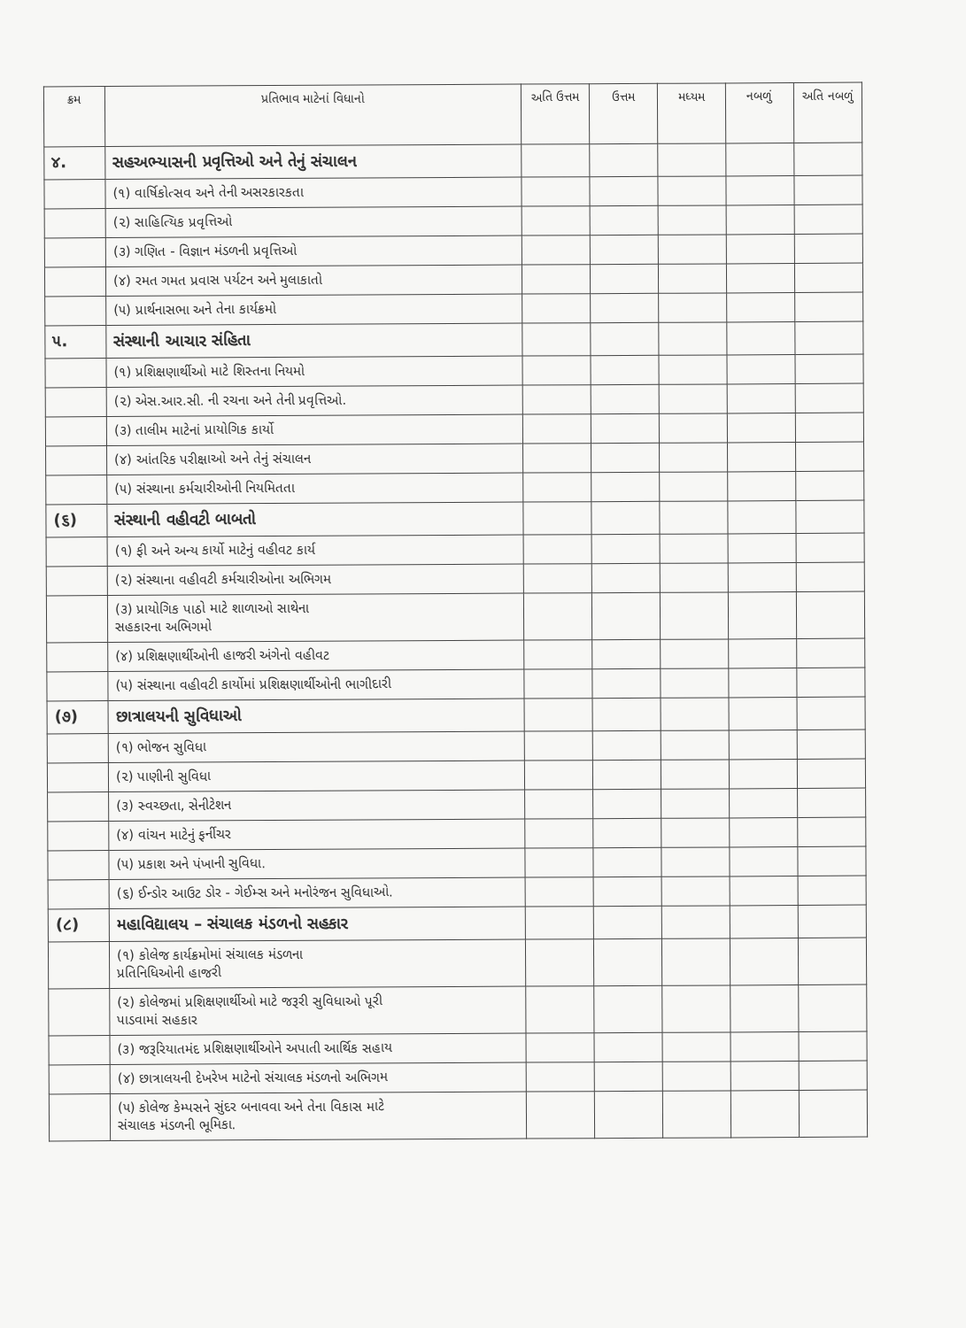| ક્રમ | પ્રતિભાવ માટેનાં વિધાનો | અતિ ઉત્તમ | ઉત્તમ | મધ્યમ | નબળું | અતિ નબળું |
| --- | --- | --- | --- | --- | --- | --- |
| ૪. | સહઅભ્યાસની પ્રવૃત્તિઓ અને તેનું સંચાલન | | | | | |
| | (૧) વાર્ષિકોત્સવ અને તેની અસરકારકતા | | | | | |
| | (૨) સાહિત્યિક પ્રવૃત્તિઓ | | | | | |
| | (૩) ગણિત - વિજ્ઞાન મંડળની પ્રવૃત્તિઓ | | | | | |
| | (૪) રમત ગમત પ્રવાસ પર્યટન અને મુલાકાતો | | | | | |
| | (૫) પ્રાર્થનાસભા અને તેના કાર્યક્રમો | | | | | |
| ૫. | સંસ્થાની આચાર સંહિતા | | | | | |
| | (૧) પ્રશિક્ષણાર્થીઓ માટે શિસ્તના નિયમો | | | | | |
| | (૨) એસ.આર.સી. ની રચના અને તેની પ્રવૃત્તિઓ. | | | | | |
| | (૩) તાલીમ માટેનાં પ્રાયોગિક કાર્યો | | | | | |
| | (૪) આંતરિક પરીક્ષાઓ અને તેનું સંચાલન | | | | | |
| | (૫) સંસ્થાના કર્મચારીઓની નિયમિતતા | | | | | |
| (૬) | સંસ્થાની વહીવટી બાબતો | | | | | |
| | (૧) ફી અને અન્ય કાર્યો માટેનું વહીવટ કાર્ય | | | | | |
| | (૨) સંસ્થાના વહીવટી કર્મચારીઓના અભિગમ | | | | | |
| | (૩) પ્રાયોગિક પાઠો માટે શાળાઓ સાથેના સહકારના અભિગમો | | | | | |
| | (૪) પ્રશિક્ષણાર્થીઓની હાજરી અંગેનો વહીવટ | | | | | |
| | (૫) સંસ્થાના વહીવટી કાર્યોમાં પ્રશિક્ષણાર્થીઓની ભાગીદારી | | | | | |
| (૭) | છાત્રાલયની સુવિધાઓ | | | | | |
| | (૧) ભોજન સુવિધા | | | | | |
| | (૨) પાણીની સુવિધા | | | | | |
| | (૩) સ્વચ્છતા, સેનીટેશન | | | | | |
| | (૪) વાંચન માટેનું ફર્નીચર | | | | | |
| | (૫) પ્રકાશ અને પંખાની સુવિધા. | | | | | |
| | (૬) ઈન્ડોર આઉટ ડોર - ગેઈમ્સ અને મનોરંજન સુવિધાઓ. | | | | | |
| (૮) | મહાવિદ્યાલય – સંચાલક મંડળનો સહકાર | | | | | |
| | (૧) કોલેજ કાર્યક્રમોમાં સંચાલક મંડળના પ્રતિનિધિઓની હાજરી | | | | | |
| | (૨) કોલેજમાં પ્રશિક્ષણાર્થીઓ માટે જરૂરી સુવિધાઓ પૂરી પાડવામાં સહકાર | | | | | |
| | (૩) જરૂરિયાતમંદ પ્રશિક્ષણાર્થીઓને અપાતી આર્થિક સહાય | | | | | |
| | (૪) છાત્રાલયની દેખરેખ માટેનો સંચાલક મંડળનો અભિગમ | | | | | |
| | (૫) કોલેજ કેમ્પસને સુંદર બનાવવા અને તેના વિકાસ માટે સંચાલક મંડળની ભૂમિકા. | | | | | |